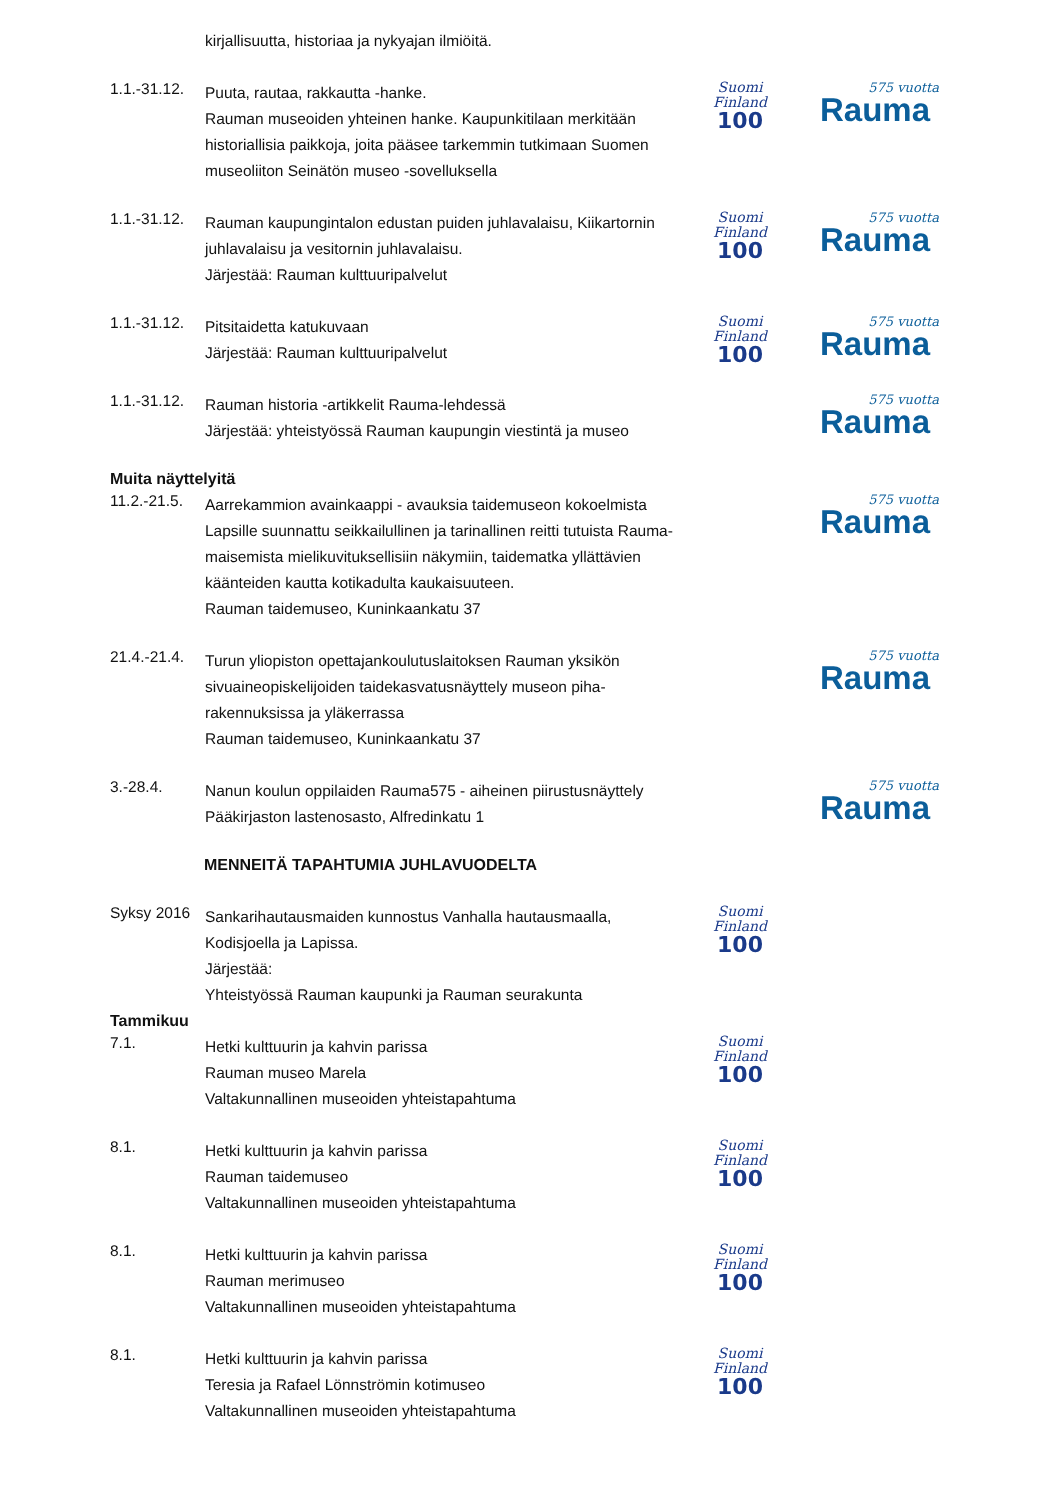kirjallisuutta, historiaa ja nykyajan ilmiöitä.
1.1.-31.12.
Puuta, rautaa, rakkautta -hanke.
Rauman museoiden yhteinen hanke. Kaupunkitilaan merkitään historiallisia paikkoja, joita pääsee tarkemmin tutkimaan Suomen museoliiton Seinätön museo -sovelluksella
Suomi
Finland
100
575 vuotta
Rauma
1.1.-31.12.
Rauman kaupungintalon edustan puiden juhlavalaisu, Kiikartornin juhlavalaisu ja vesitornin juhlavalaisu.
Järjestää: Rauman kulttuuripalvelut
Suomi
Finland
100
575 vuotta
Rauma
1.1.-31.12.
Pitsitaidetta katukuvaan
Järjestää: Rauman kulttuuripalvelut
Suomi
Finland
100
575 vuotta
Rauma
1.1.-31.12.
Rauman historia -artikkelit Rauma-lehdessä
Järjestää: yhteistyössä Rauman kaupungin viestintä ja museo
575 vuotta
Rauma
Muita näyttelyitä
11.2.-21.5.
Aarrekammion avainkaappi - avauksia taidemuseon kokoelmista
Lapsille suunnattu seikkailullinen ja tarinallinen reitti tutuista Rauma-maisemista mielikuvituksellisiin näkymiin, taidematka yllättävien käänteiden kautta kotikadulta kaukaisuuteen.
Rauman taidemuseo, Kuninkaankatu 37
575 vuotta
Rauma
21.4.-21.4.
Turun yliopiston opettajankoulutuslaitoksen Rauman yksikön sivuaineopiskelijoiden taidekasvatusnäyttely museon piha-rakennuksissa ja yläkerrassa
Rauman taidemuseo, Kuninkaankatu 37
575 vuotta
Rauma
3.-28.4.
Nanun koulun oppilaiden Rauma575 - aiheinen piirustusnäyttely
Pääkirjaston lastenosasto, Alfredinkatu 1
575 vuotta
Rauma
MENNEITÄ TAPAHTUMIA JUHLAVUODELTA
Syksy 2016
Sankarihautausmaiden kunnostus Vanhalla hautausmaalla, Kodisjoella ja Lapissa.
Järjestää:
Yhteistyössä Rauman kaupunki ja Rauman seurakunta
Suomi
Finland
100
Tammikuu
7.1.
Hetki kulttuurin ja kahvin parissa
Rauman museo Marela
Valtakunnallinen museoiden yhteistapahtuma
Suomi
Finland
100
8.1.
Hetki kulttuurin ja kahvin parissa
Rauman taidemuseo
Valtakunnallinen museoiden yhteistapahtuma
Suomi
Finland
100
8.1.
Hetki kulttuurin ja kahvin parissa
Rauman merimuseo
Valtakunnallinen museoiden yhteistapahtuma
Suomi
Finland
100
8.1.
Hetki kulttuurin ja kahvin parissa
Teresia ja Rafael Lönnströmin kotimuseo
Valtakunnallinen museoiden yhteistapahtuma
Suomi
Finland
100